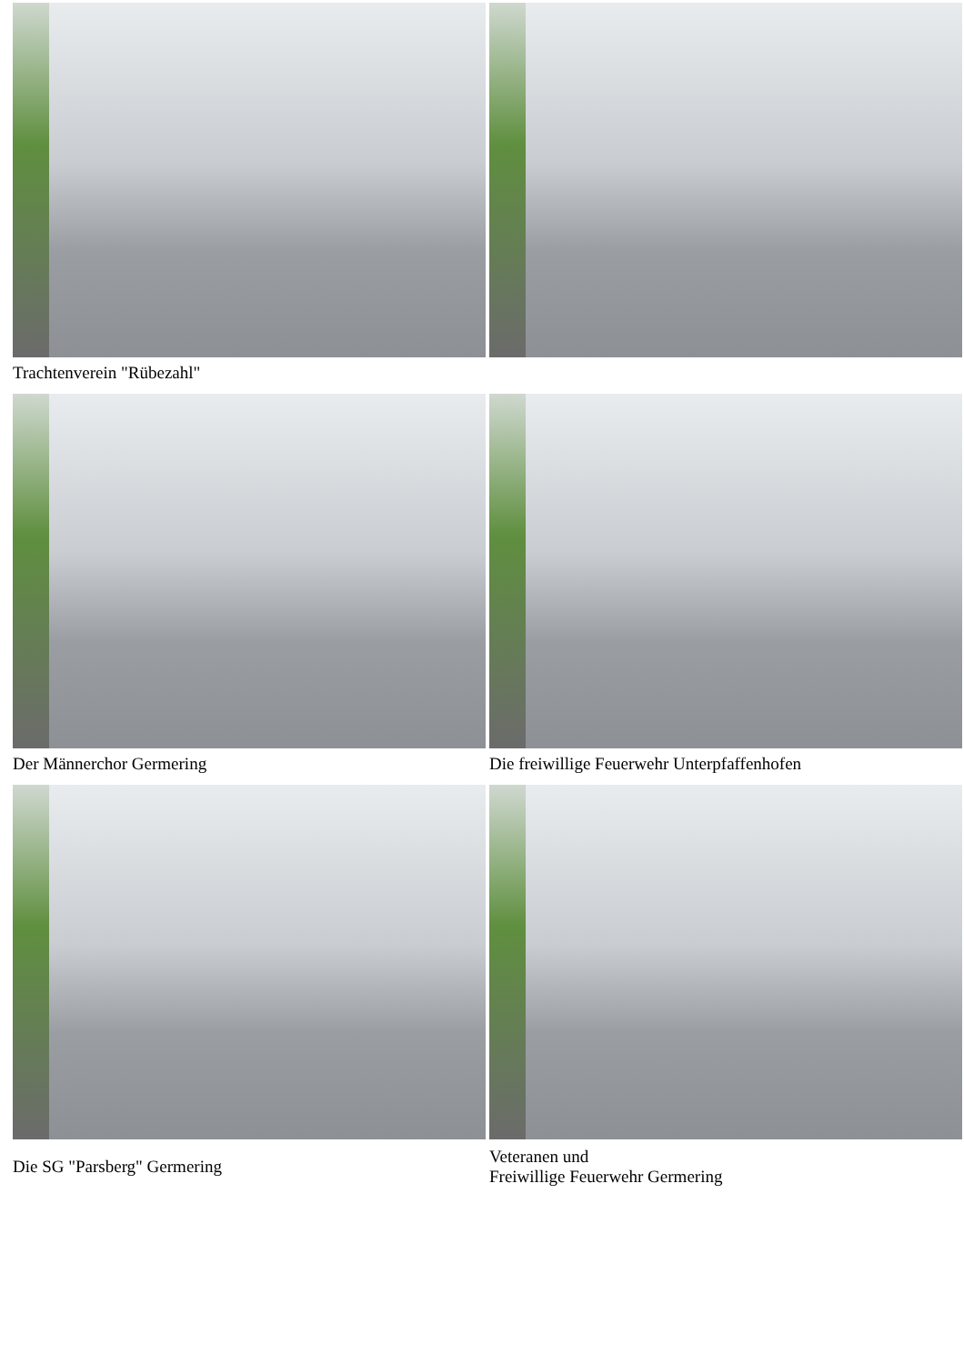Trachtenverein "Rübezahl"
Der Männerchor Germering
Die freiwillige Feuerwehr Unterpfaffenhofen
Die SG "Parsberg" Germering
Veteranen und
Freiwillige Feuerwehr Germering